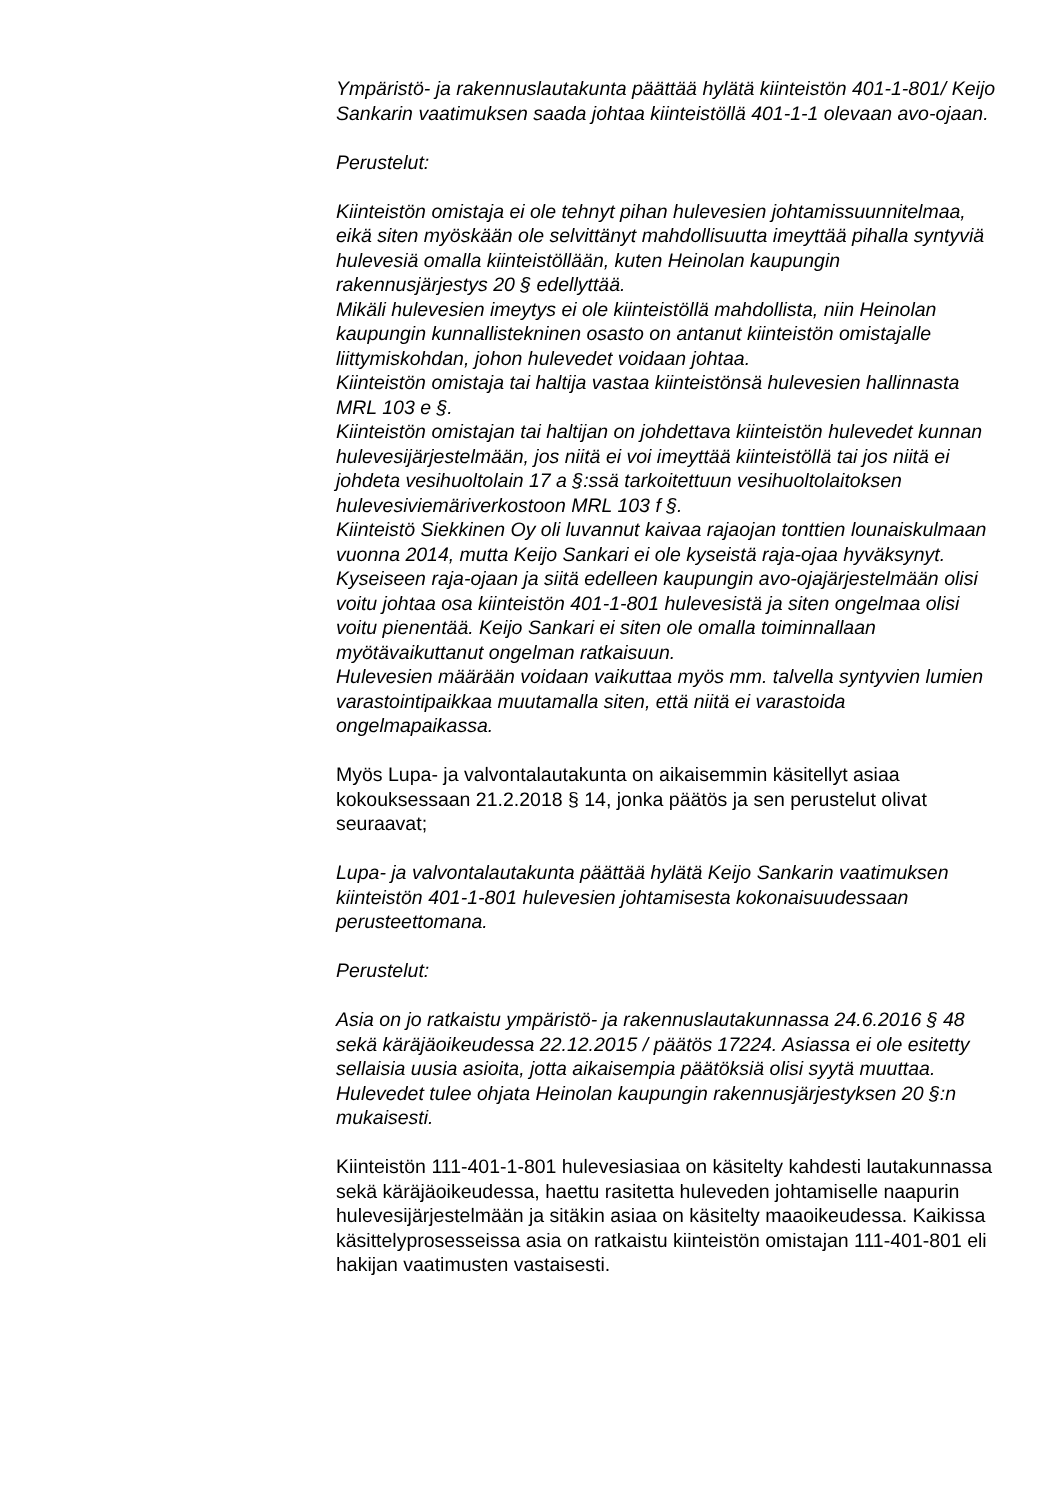Ympäristö- ja rakennuslautakunta päättää hylätä kiinteistön 401-1-801/ Keijo Sankarin vaatimuksen saada johtaa kiinteistöllä 401-1-1 olevaan avo-ojaan.
Perustelut:
Kiinteistön omistaja ei ole tehnyt pihan hulevesien johtamissuunnitelmaa, eikä siten myöskään ole selvittänyt mahdollisuutta imeyttää pihalla syntyviä hulevesiä omalla kiinteistöllään, kuten Heinolan kaupungin rakennusjärjestys 20 § edellyttää.
Mikäli hulevesien imeytys ei ole kiinteistöllä mahdollista, niin Heinolan kaupungin kunnallistekninen osasto on antanut kiinteistön omistajalle liittymiskohdan, johon hulevedet voidaan johtaa.
Kiinteistön omistaja tai haltija vastaa kiinteistönsä hulevesien hallinnasta MRL 103 e §.
Kiinteistön omistajan tai haltijan on johdettava kiinteistön hulevedet kunnan hulevesijärjestelmään, jos niitä ei voi imeyttää kiinteistöllä tai jos niitä ei johdeta vesihuoltolain 17 a §:ssä tarkoitettuun vesihuoltolaitoksen hulevesiviemäriverkostoon MRL 103 f §.
Kiinteistö Siekkinen Oy oli luvannut kaivaa rajaojan tonttien lounaiskulmaan vuonna 2014, mutta Keijo Sankari ei ole kyseistä raja-ojaa hyväksynyt. Kyseiseen raja-ojaan ja siitä edelleen kaupungin avo-ojajärjestelmään olisi voitu johtaa osa kiinteistön 401-1-801 hulevesistä ja siten ongelmaa olisi voitu pienentää. Keijo Sankari ei siten ole omalla toiminnallaan myötävaikuttanut ongelman ratkaisuun.
Hulevesien määrään voidaan vaikuttaa myös mm. talvella syntyvien lumien varastointipaikkaa muutamalla siten, että niitä ei varastoida ongelmapaikassa.
Myös Lupa- ja valvontalautakunta on aikaisemmin käsitellyt asiaa kokouksessaan 21.2.2018 § 14, jonka päätös ja sen perustelut olivat seuraavat;
Lupa- ja valvontalautakunta päättää hylätä Keijo Sankarin vaatimuksen kiinteistön 401-1-801 hulevesien johtamisesta kokonaisuudessaan perusteettomana.
Perustelut:
Asia on jo ratkaistu ympäristö- ja rakennuslautakunnassa 24.6.2016 § 48 sekä käräjäoikeudessa 22.12.2015 / päätös 17224. Asiassa ei ole esitetty sellaisia uusia asioita, jotta aikaisempia päätöksiä olisi syytä muuttaa. Hulevedet tulee ohjata Heinolan kaupungin rakennusjärjestyksen 20 §:n mukaisesti.
Kiinteistön 111-401-1-801 hulevesiasiaa on käsitelty kahdesti lautakunnassa sekä käräjäoikeudessa, haettu rasitetta huleveden johtamiselle naapurin hulevesijärjestelmään ja sitäkin asiaa on käsitelty maaoikeudessa. Kaikissa käsittelyprosesseissa asia on ratkaistu kiinteistön omistajan 111-401-801 eli hakijan vaatimusten vastaisesti.